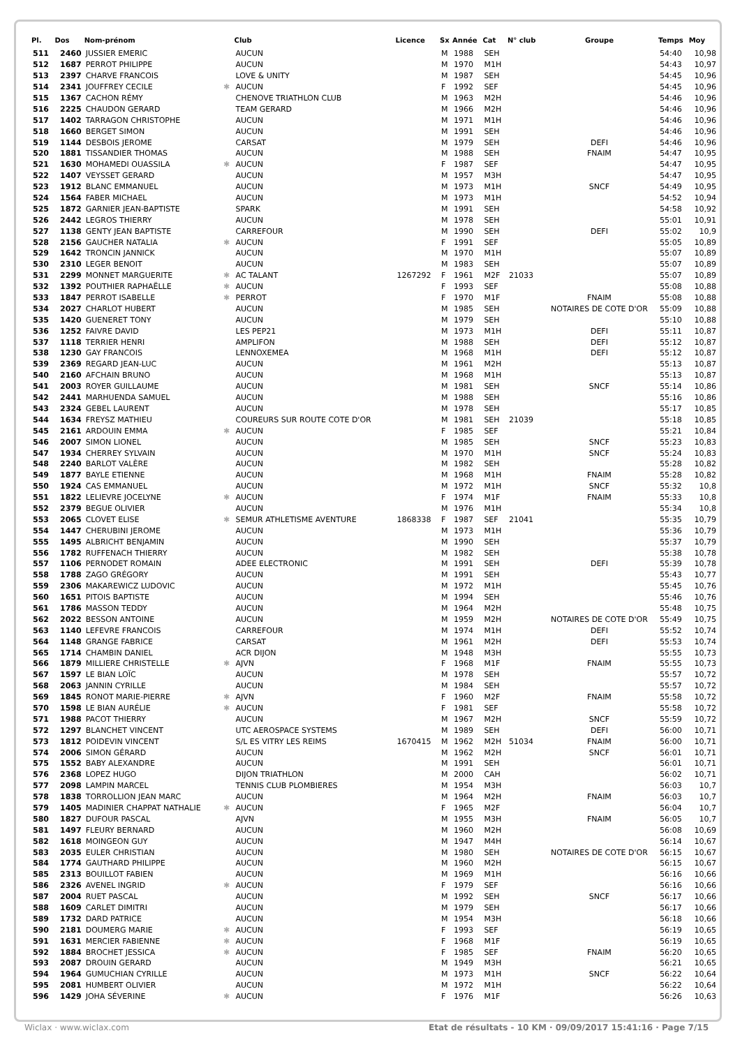| Pl. | Dos | Nom-prénom | | Club | Licence | Sx | Année | Cat | N° club | Groupe | Temps | Moy |
| --- | --- | --- | --- | --- | --- | --- | --- | --- | --- | --- | --- | --- |
| 511 | 2460 | JUSSIER EMERIC | | AUCUN | | M | 1988 | SEH | | | 54:40 | 10,98 |
| 512 | 1687 | PERROT PHILIPPE | | AUCUN | | M | 1970 | M1H | | | 54:43 | 10,97 |
| 513 | 2397 | CHARVE FRANCOIS | | LOVE & UNITY | | M | 1987 | SEH | | | 54:45 | 10,96 |
| 514 | 2341 | JOUFFREY CECILE | ✱ | AUCUN | | F | 1992 | SEF | | | 54:45 | 10,96 |
| 515 | 1367 | CACHON RÉMY | | CHENOVE TRIATHLON CLUB | | M | 1963 | M2H | | | 54:46 | 10,96 |
| 516 | 2225 | CHAUDON GERARD | | TEAM GERARD | | M | 1966 | M2H | | | 54:46 | 10,96 |
| 517 | 1402 | TARRAGON CHRISTOPHE | | AUCUN | | M | 1971 | M1H | | | 54:46 | 10,96 |
| 518 | 1660 | BERGET SIMON | | AUCUN | | M | 1991 | SEH | | | 54:46 | 10,96 |
| 519 | 1144 | DESBOIS JEROME | | CARSAT | | M | 1979 | SEH | | DEFI | 54:46 | 10,96 |
| 520 | 1881 | TISSANDIER THOMAS | | AUCUN | | M | 1988 | SEH | | FNAIM | 54:47 | 10,95 |
| 521 | 1630 | MOHAMEDI OUASSILA | ✱ | AUCUN | | F | 1987 | SEF | | | 54:47 | 10,95 |
| 522 | 1407 | VEYSSET GERARD | | AUCUN | | M | 1957 | M3H | | | 54:47 | 10,95 |
| 523 | 1912 | BLANC EMMANUEL | | AUCUN | | M | 1973 | M1H | | SNCF | 54:49 | 10,95 |
| 524 | 1564 | FABER MICHAEL | | AUCUN | | M | 1973 | M1H | | | 54:52 | 10,94 |
| 525 | 1872 | GARNIER JEAN-BAPTISTE | | SPARK | | M | 1991 | SEH | | | 54:58 | 10,92 |
| 526 | 2442 | LEGROS THIERRY | | AUCUN | | M | 1978 | SEH | | | 55:01 | 10,91 |
| 527 | 1138 | GENTY JEAN BAPTISTE | | CARREFOUR | | M | 1990 | SEH | | DEFI | 55:02 | 10,9 |
| 528 | 2156 | GAUCHER NATALIA | ✱ | AUCUN | | F | 1991 | SEF | | | 55:05 | 10,89 |
| 529 | 1642 | TRONCIN JANNICK | | AUCUN | | M | 1970 | M1H | | | 55:07 | 10,89 |
| 530 | 2310 | LEGER BENOIT | | AUCUN | | M | 1983 | SEH | | | 55:07 | 10,89 |
| 531 | 2299 | MONNET MARGUERITE | ✱ | AC TALANT | 1267292 | F | 1961 | M2F | 21033 | | 55:07 | 10,89 |
| 532 | 1392 | POUTHIER RAPHAËLLE | ✱ | AUCUN | | F | 1993 | SEF | | | 55:08 | 10,88 |
| 533 | 1847 | PERROT ISABELLE | ✱ | PERROT | | F | 1970 | M1F | | FNAIM | 55:08 | 10,88 |
| 534 | 2027 | CHARLOT HUBERT | | AUCUN | | M | 1985 | SEH | | NOTAIRES DE COTE D'OR | 55:09 | 10,88 |
| 535 | 1420 | GUENERET TONY | | AUCUN | | M | 1979 | SEH | | | 55:10 | 10,88 |
| 536 | 1252 | FAIVRE DAVID | | LES PEP21 | | M | 1973 | M1H | | DEFI | 55:11 | 10,87 |
| 537 | 1118 | TERRIER HENRI | | AMPLIFON | | M | 1988 | SEH | | DEFI | 55:12 | 10,87 |
| 538 | 1230 | GAY FRANCOIS | | LENNOXEMEA | | M | 1968 | M1H | | DEFI | 55:12 | 10,87 |
| 539 | 2369 | REGARD JEAN-LUC | | AUCUN | | M | 1961 | M2H | | | 55:13 | 10,87 |
| 540 | 2160 | AFCHAIN BRUNO | | AUCUN | | M | 1968 | M1H | | | 55:13 | 10,87 |
| 541 | 2003 | ROYER GUILLAUME | | AUCUN | | M | 1981 | SEH | | SNCF | 55:14 | 10,86 |
| 542 | 2441 | MARHUENDA SAMUEL | | AUCUN | | M | 1988 | SEH | | | 55:16 | 10,86 |
| 543 | 2324 | GEBEL LAURENT | | AUCUN | | M | 1978 | SEH | | | 55:17 | 10,85 |
| 544 | 1634 | FREYSZ MATHIEU | | COUREURS SUR ROUTE COTE D'OR | | M | 1981 | SEH | 21039 | | 55:18 | 10,85 |
| 545 | 2161 | ARDOUIN EMMA | ✱ | AUCUN | | F | 1985 | SEF | | | 55:21 | 10,84 |
| 546 | 2007 | SIMON LIONEL | | AUCUN | | M | 1985 | SEH | | SNCF | 55:23 | 10,83 |
| 547 | 1934 | CHERREY SYLVAIN | | AUCUN | | M | 1970 | M1H | | SNCF | 55:24 | 10,83 |
| 548 | 2240 | BARLOT VALÈRE | | AUCUN | | M | 1982 | SEH | | | 55:28 | 10,82 |
| 549 | 1877 | BAYLE ETIENNE | | AUCUN | | M | 1968 | M1H | | FNAIM | 55:28 | 10,82 |
| 550 | 1924 | CAS EMMANUEL | | AUCUN | | M | 1972 | M1H | | SNCF | 55:32 | 10,8 |
| 551 | 1822 | LELIEVRE JOCELYNE | ✱ | AUCUN | | F | 1974 | M1F | | FNAIM | 55:33 | 10,8 |
| 552 | 2379 | BEGUE OLIVIER | | AUCUN | | M | 1976 | M1H | | | 55:34 | 10,8 |
| 553 | 2065 | CLOVET ELISE | ✱ | SEMUR ATHLETISME AVENTURE | 1868338 | F | 1987 | SEF | 21041 | | 55:35 | 10,79 |
| 554 | 1447 | CHERUBINI JEROME | | AUCUN | | M | 1973 | M1H | | | 55:36 | 10,79 |
| 555 | 1495 | ALBRICHT BENJAMIN | | AUCUN | | M | 1990 | SEH | | | 55:37 | 10,79 |
| 556 | 1782 | RUFFENACH THIERRY | | AUCUN | | M | 1982 | SEH | | | 55:38 | 10,78 |
| 557 | 1106 | PERNODET ROMAIN | | ADEE ELECTRONIC | | M | 1991 | SEH | | DEFI | 55:39 | 10,78 |
| 558 | 1788 | ZAGO GRÉGORY | | AUCUN | | M | 1991 | SEH | | | 55:43 | 10,77 |
| 559 | 2306 | MAKAREWICZ LUDOVIC | | AUCUN | | M | 1972 | M1H | | | 55:45 | 10,76 |
| 560 | 1651 | PITOIS BAPTISTE | | AUCUN | | M | 1994 | SEH | | | 55:46 | 10,76 |
| 561 | 1786 | MASSON TEDDY | | AUCUN | | M | 1964 | M2H | | | 55:48 | 10,75 |
| 562 | 2022 | BESSON ANTOINE | | AUCUN | | M | 1959 | M2H | | NOTAIRES DE COTE D'OR | 55:49 | 10,75 |
| 563 | 1140 | LEFEVRE FRANCOIS | | CARREFOUR | | M | 1974 | M1H | | DEFI | 55:52 | 10,74 |
| 564 | 1148 | GRANGE FABRICE | | CARSAT | | M | 1961 | M2H | | DEFI | 55:53 | 10,74 |
| 565 | 1714 | CHAMBIN DANIEL | | ACR DIJON | | M | 1948 | M3H | | | 55:55 | 10,73 |
| 566 | 1879 | MILLIERE CHRISTELLE | ✱ | AJVN | | F | 1968 | M1F | | FNAIM | 55:55 | 10,73 |
| 567 | 1597 | LE BIAN LOÏC | | AUCUN | | M | 1978 | SEH | | | 55:57 | 10,72 |
| 568 | 2063 | JANNIN CYRILLE | | AUCUN | | M | 1984 | SEH | | | 55:57 | 10,72 |
| 569 | 1845 | RONOT MARIE-PIERRE | ✱ | AJVN | | F | 1960 | M2F | | FNAIM | 55:58 | 10,72 |
| 570 | 1598 | LE BIAN AURÉLIE | ✱ | AUCUN | | F | 1981 | SEF | | | 55:58 | 10,72 |
| 571 | 1988 | PACOT THIERRY | | AUCUN | | M | 1967 | M2H | | SNCF | 55:59 | 10,72 |
| 572 | 1297 | BLANCHET VINCENT | | UTC AEROSPACE SYSTEMS | | M | 1989 | SEH | | DEFI | 56:00 | 10,71 |
| 573 | 1812 | POIDEVIN VINCENT | | S/L ES VITRY LES REIMS | 1670415 | M | 1962 | M2H | 51034 | FNAIM | 56:00 | 10,71 |
| 574 | 2006 | SIMON GÉRARD | | AUCUN | | M | 1962 | M2H | | SNCF | 56:01 | 10,71 |
| 575 | 1552 | BABY ALEXANDRE | | AUCUN | | M | 1991 | SEH | | | 56:01 | 10,71 |
| 576 | 2368 | LOPEZ HUGO | | DIJON TRIATHLON | | M | 2000 | CAH | | | 56:02 | 10,71 |
| 577 | 2098 | LAMPIN MARCEL | | TENNIS CLUB PLOMBIERES | | M | 1954 | M3H | | | 56:03 | 10,7 |
| 578 | 1838 | TORROLLION JEAN MARC | | AUCUN | | M | 1964 | M2H | | FNAIM | 56:03 | 10,7 |
| 579 | 1405 | MADINIER CHAPPAT NATHALIE | ✱ | AUCUN | | F | 1965 | M2F | | | 56:04 | 10,7 |
| 580 | 1827 | DUFOUR PASCAL | | AJVN | | M | 1955 | M3H | | FNAIM | 56:05 | 10,7 |
| 581 | 1497 | FLEURY BERNARD | | AUCUN | | M | 1960 | M2H | | | 56:08 | 10,69 |
| 582 | 1618 | MOINGEON GUY | | AUCUN | | M | 1947 | M4H | | | 56:14 | 10,67 |
| 583 | 2035 | EULER CHRISTIAN | | AUCUN | | M | 1980 | SEH | | NOTAIRES DE COTE D'OR | 56:15 | 10,67 |
| 584 | 1774 | GAUTHARD PHILIPPE | | AUCUN | | M | 1960 | M2H | | | 56:15 | 10,67 |
| 585 | 2313 | BOUILLOT FABIEN | | AUCUN | | M | 1969 | M1H | | | 56:16 | 10,66 |
| 586 | 2326 | AVENEL INGRID | ✱ | AUCUN | | F | 1979 | SEF | | | 56:16 | 10,66 |
| 587 | 2004 | RUET PASCAL | | AUCUN | | M | 1992 | SEH | | SNCF | 56:17 | 10,66 |
| 588 | 1609 | CARLET DIMITRI | | AUCUN | | M | 1979 | SEH | | | 56:17 | 10,66 |
| 589 | 1732 | DARD PATRICE | | AUCUN | | M | 1954 | M3H | | | 56:18 | 10,66 |
| 590 | 2181 | DOUMERG MARIE | ✱ | AUCUN | | F | 1993 | SEF | | | 56:19 | 10,65 |
| 591 | 1631 | MERCIER FABIENNE | ✱ | AUCUN | | F | 1968 | M1F | | | 56:19 | 10,65 |
| 592 | 1884 | BROCHET JESSICA | ✱ | AUCUN | | F | 1985 | SEF | | FNAIM | 56:20 | 10,65 |
| 593 | 2087 | DROUIN GERARD | | AUCUN | | M | 1949 | M3H | | | 56:21 | 10,65 |
| 594 | 1964 | GUMUCHIAN CYRILLE | | AUCUN | | M | 1973 | M1H | | SNCF | 56:22 | 10,64 |
| 595 | 2081 | HUMBERT OLIVIER | | AUCUN | | M | 1972 | M1H | | | 56:22 | 10,64 |
| 596 | 1429 | JOHA SÉVERINE | ✱ | AUCUN | | F | 1976 | M1F | | | 56:26 | 10,63 |
Wiclax · www.wiclax.com Etat de résultats - 10 KM · 09/09/2017 15:41:16 · Page 7/15